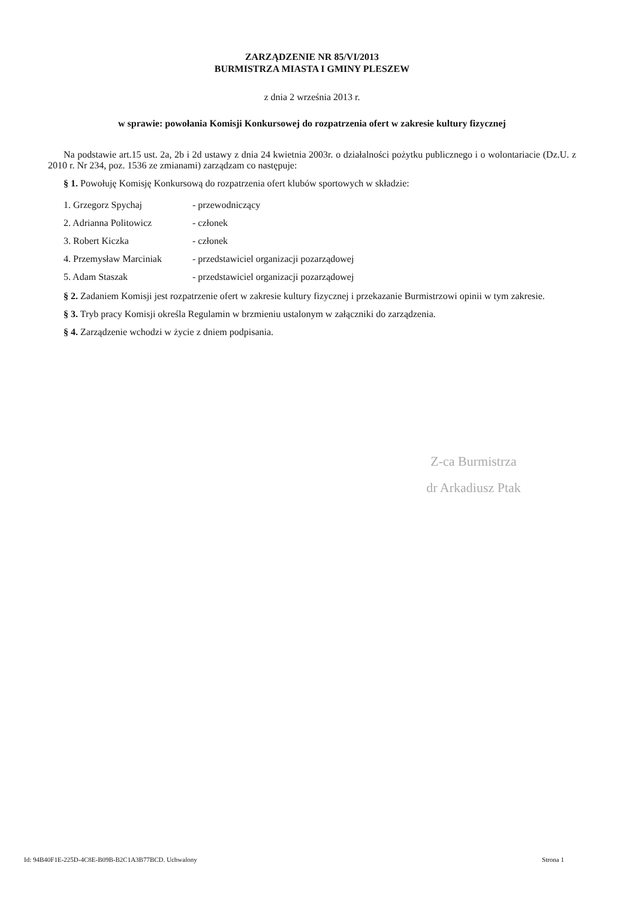ZARZĄDZENIE NR 85/VI/2013
BURMISTRZA MIASTA I GMINY PLESZEW
z dnia 2 września 2013 r.
w sprawie: powołania Komisji Konkursowej do rozpatrzenia ofert w zakresie kultury fizycznej
Na podstawie art.15 ust. 2a, 2b i 2d ustawy z dnia 24 kwietnia 2003r. o działalności pożytku publicznego i o wolontariacie (Dz.U. z 2010 r. Nr 234, poz. 1536 ze zmianami) zarządzam co następuje:
§ 1. Powołuję Komisję Konkursową do rozpatrzenia ofert klubów sportowych w składzie:
| 1. Grzegorz Spychaj | - przewodniczący |
| 2. Adrianna Politowicz | - członek |
| 3. Robert Kiczka | - członek |
| 4. Przemysław Marciniak | - przedstawiciel organizacji pozarządowej |
| 5. Adam Staszak | - przedstawiciel organizacji pozarządowej |
§ 2. Zadaniem Komisji jest rozpatrzenie ofert w zakresie kultury fizycznej i przekazanie Burmistrzowi opinii w tym zakresie.
§ 3. Tryb pracy Komisji określa Regulamin w brzmieniu ustalonym w załączniki do zarządzenia.
§ 4. Zarządzenie wchodzi w życie z dniem podpisania.
Z-ca Burmistrza
dr Arkadiusz Ptak
Id: 94B40F1E-225D-4C8E-B09B-B2C1A3B77BCD. Uchwalony Strona 1